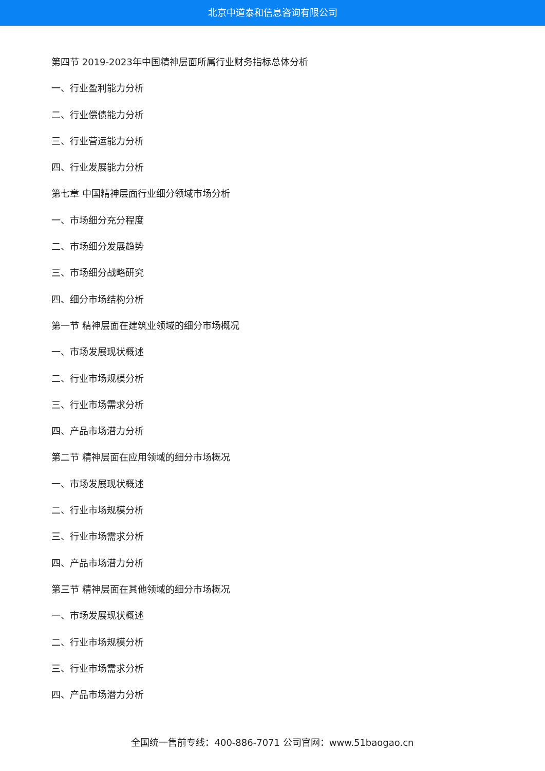北京中道泰和信息咨询有限公司
第四节 2019-2023年中国精神层面所属行业财务指标总体分析
一、行业盈利能力分析
二、行业偿债能力分析
三、行业营运能力分析
四、行业发展能力分析
第七章 中国精神层面行业细分领域市场分析
一、市场细分充分程度
二、市场细分发展趋势
三、市场细分战略研究
四、细分市场结构分析
第一节 精神层面在建筑业领域的细分市场概况
一、市场发展现状概述
二、行业市场规模分析
三、行业市场需求分析
四、产品市场潜力分析
第二节 精神层面在应用领域的细分市场概况
一、市场发展现状概述
二、行业市场规模分析
三、行业市场需求分析
四、产品市场潜力分析
第三节 精神层面在其他领域的细分市场概况
一、市场发展现状概述
二、行业市场规模分析
三、行业市场需求分析
四、产品市场潜力分析
全国统一售前专线：400-886-7071 公司官网：www.51baogao.cn